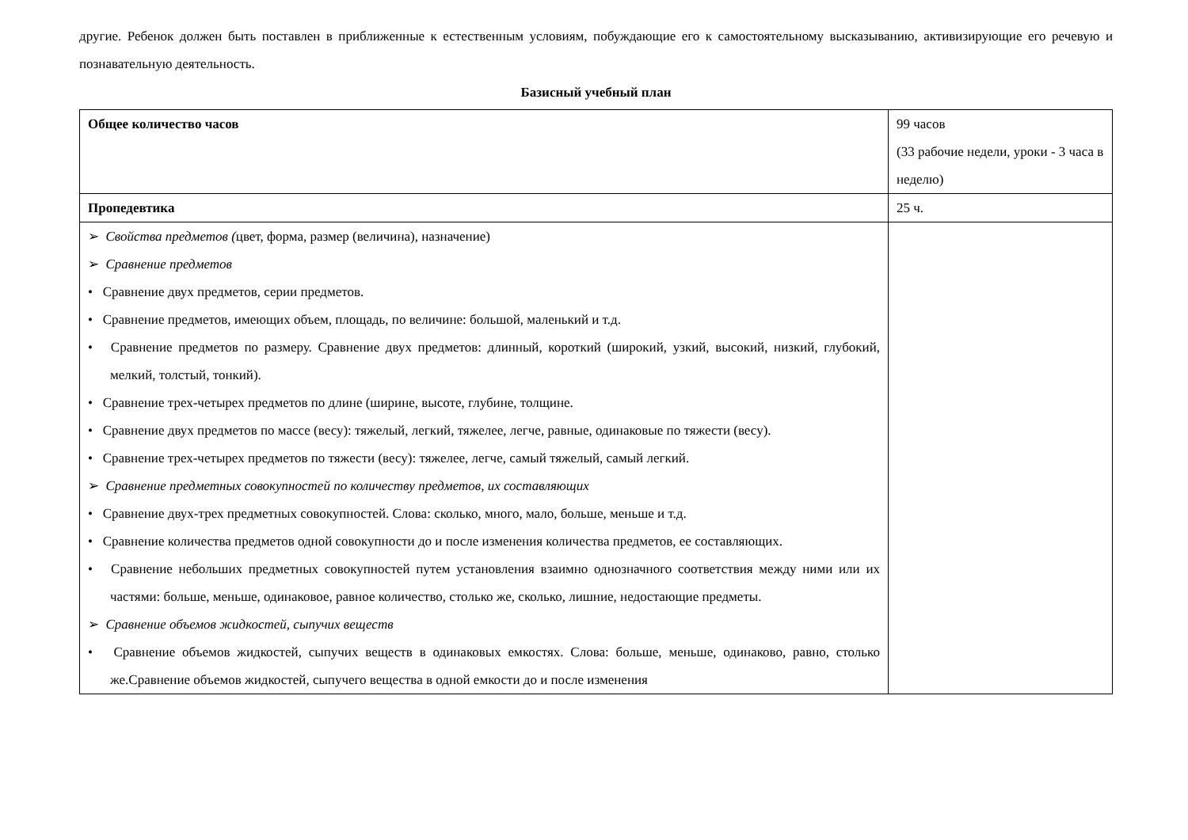другие. Ребенок должен быть поставлен в приближенные к естественным условиям, побуждающие его к самостоятельному высказыванию, активизирующие его речевую и познавательную деятельность.
Базисный учебный план
| Общее количество часов | 99 часов (33 рабочие недели, уроки - 3 часа в неделю) |
| Пропедевтика | 25 ч. |
| ➢ Свойства предметов ( цвет, форма, размер (величина), назначение) ➢ Сравнение предметов • Сравнение двух предметов, серии предметов. • Сравнение предметов, имеющих объем, площадь, по величине: большой, маленький и т.д. • Сравнение предметов по размеру. Сравнение двух предметов: длинный, короткий (широкий, узкий, высокий, низкий, глубокий, мелкий, толстый, тонкий). • Сравнение трех-четырех предметов по длине (ширине, высоте, глубине, толщине. • Сравнение двух предметов по массе (весу): тяжелый, легкий, тяжелее, легче, равные, одинаковые по тяжести (весу). • Сравнение трех-четырех предметов по тяжести (весу): тяжелее, легче, самый тяжелый, самый легкий. ➢ Сравнение предметных совокупностей по количеству предметов, их составляющих • Сравнение двух-трех предметных совокупностей. Слова: сколько, много, мало, больше, меньше и т.д. • Сравнение количества предметов одной совокупности до и после изменения количества предметов, ее составляющих. • Сравнение небольших предметных совокупностей путем установления взаимно однозначного соответствия между ними или их частями: больше, меньше, одинаковое, равное количество, столько же, сколько, лишние, недостающие предметы. ➢ Сравнение объемов жидкостей, сыпучих веществ • Сравнение объемов жидкостей, сыпучих веществ в одинаковых емкостях. Слова: больше, меньше, одинаково, равно, столько же.Сравнение объемов жидкостей, сыпучего вещества в одной емкости до и после изменения | |